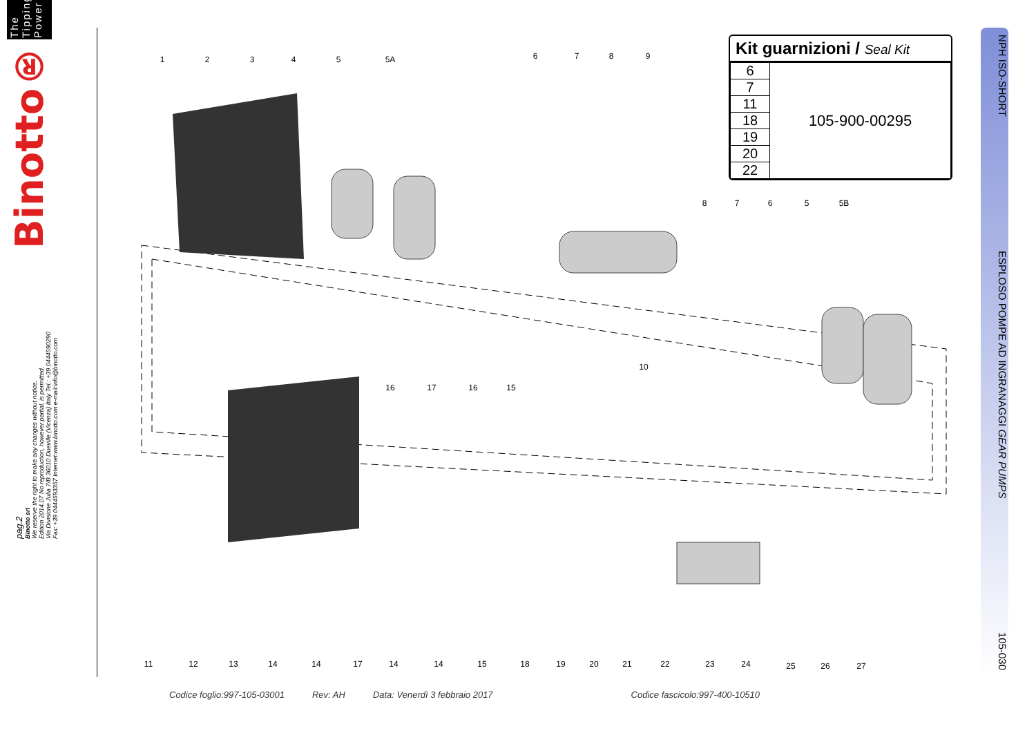Binotto® The Tipping Power
pag.2
Binotto srl
We reserve the right to make any changes without notice.
Edition 2014.07 No reproduction, however partial, is permitted.
Via Divisione Julia 7/B 36010 Dueville (Vicenza) Italy Tel.: +39 0444590290
Fax: +39 0444593357 Internet:www.binotto.com e-mail:info@binotto.com
1
2
3
4
5
5A
6
7
8
9
8
7
6
5
5B
10
16
17
16
15
11
12
13
14
14
17
14
14
15
18
19
20
21
22
23
24
25
26
27
Kit guarnizioni / Seal Kit
| 6 | 105-900-00295 |
| 7 | |
| 11 | |
| 18 | |
| 19 | |
| 20 | |
| 22 | |
NPH ISO-SHORT ESPLOSO POMPE AD INGRANAGGI GEAR PUMPS 105-030
Codice foglio:997-105-03001 Rev: AH Data: Venerdì 3 febbraio 2017 Codice fascicolo:997-400-10510